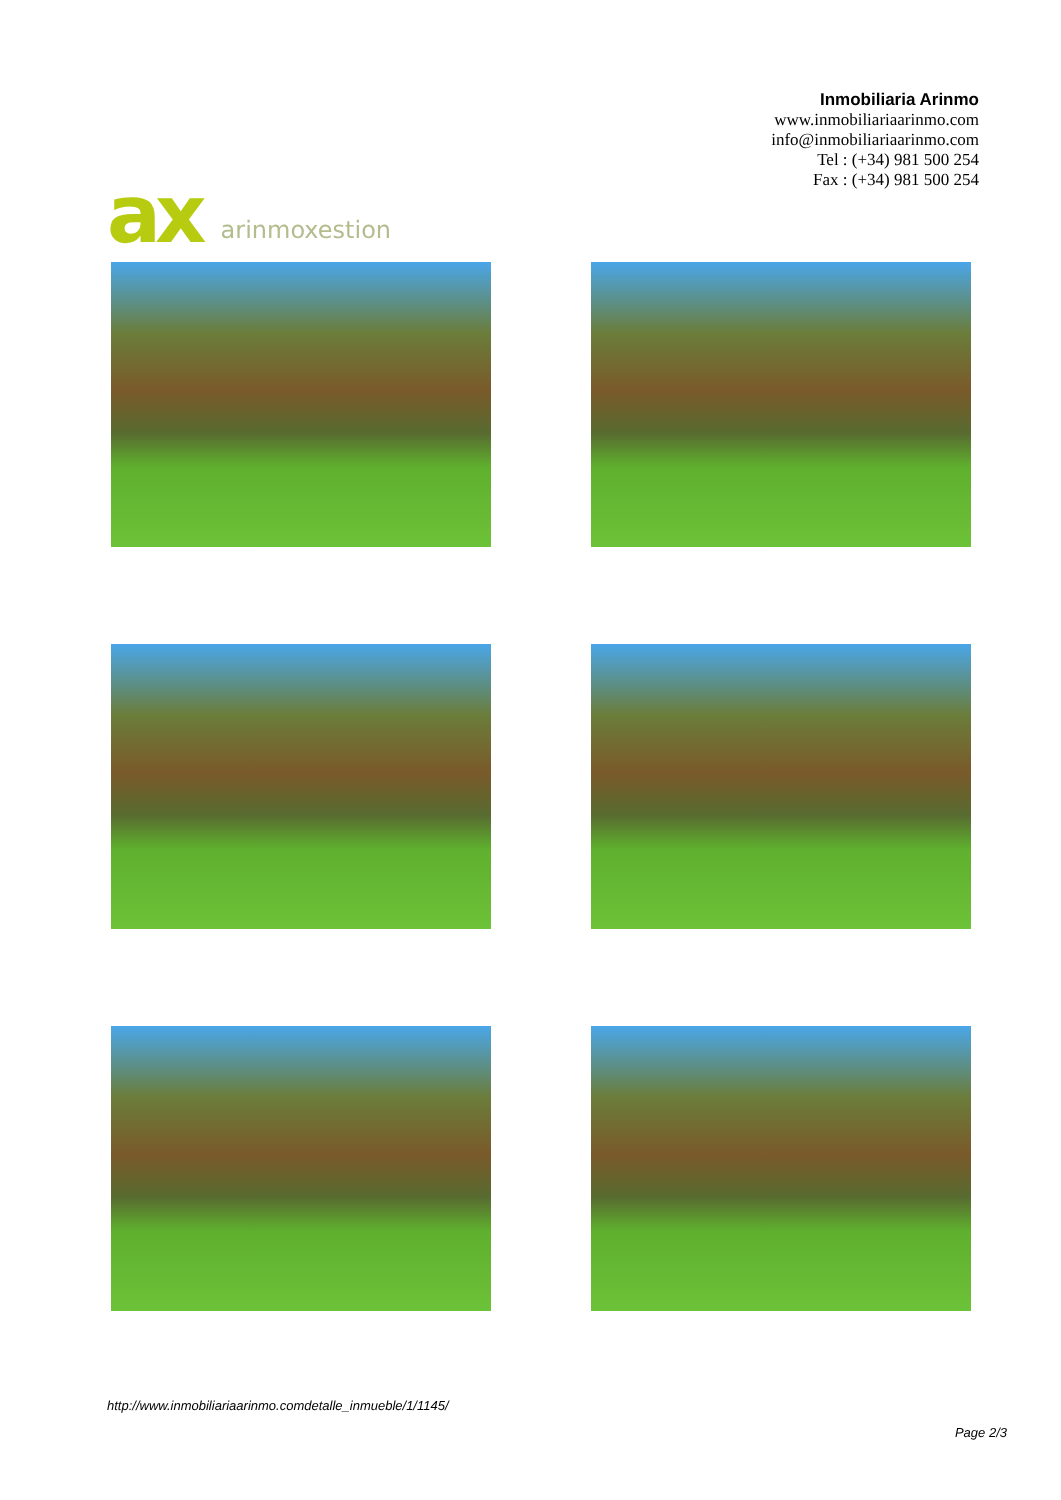ax arinmoxestion
Inmobiliaria Arinmo
www.inmobiliariaarinmo.com
info@inmobiliariaarinmo.com
Tel : (+34) 981 500 254
Fax : (+34) 981 500 254
http://www.inmobiliariaarinmo.comdetalle_inmueble/1/1145/
Page 2/3